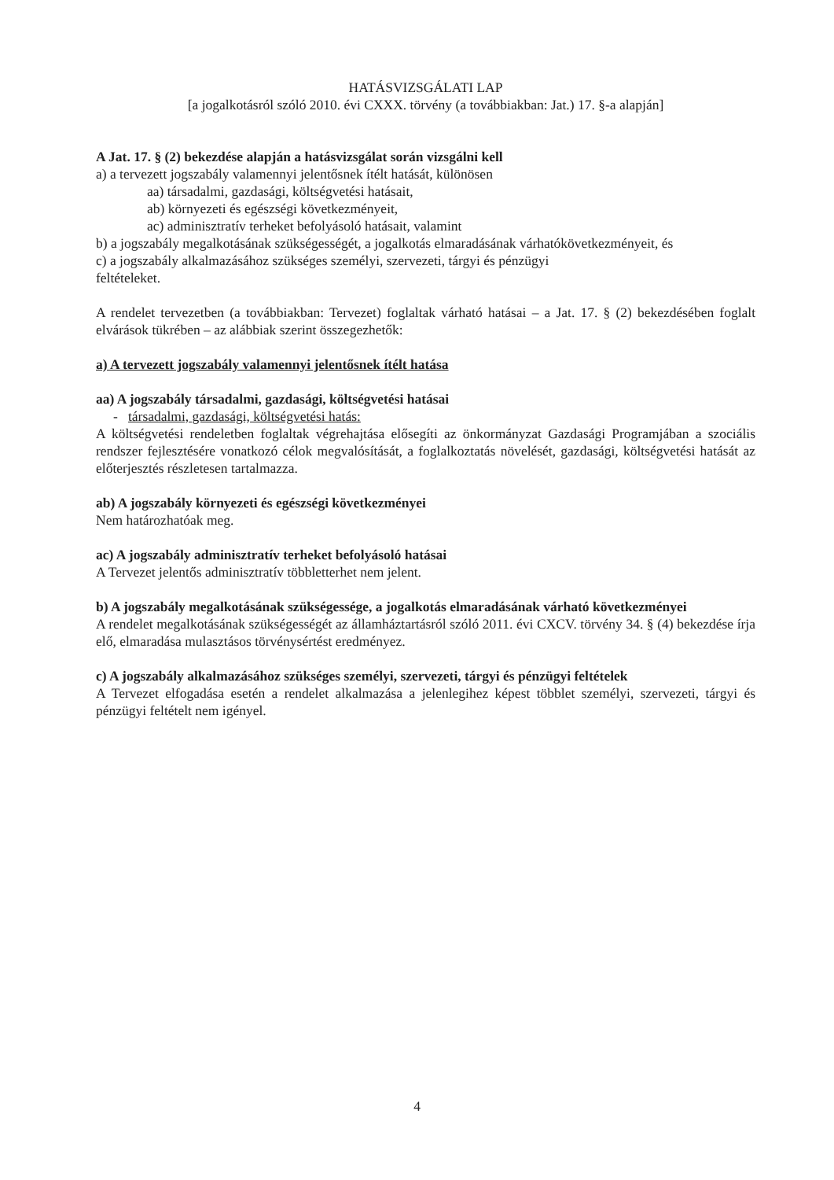HATÁSVIZSGÁLATI LAP
[a jogalkotásról szóló 2010. évi CXXX. törvény (a továbbiakban: Jat.) 17. §-a alapján]
A Jat. 17. § (2) bekezdése alapján a hatásvizsgálat során vizsgálni kell
a) a tervezett jogszabály valamennyi jelentősnek ítélt hatását, különösen
aa) társadalmi, gazdasági, költségvetési hatásait,
ab) környezeti és egészségi következményeit,
ac) adminisztratív terheket befolyásoló hatásait, valamint
b) a jogszabály megalkotásának szükségességét, a jogalkotás elmaradásának várhatókövetkezményeit, és
c) a jogszabály alkalmazásához szükséges személyi, szervezeti, tárgyi és pénzügyi
feltételeket.
A rendelet tervezetben (a továbbiakban: Tervezet) foglaltak várható hatásai – a Jat. 17. § (2) bekezdésében foglalt elvárások tükrében – az alábbiak szerint összegezhetők:
a) A tervezett jogszabály valamennyi jelentősnek ítélt hatása
aa) A jogszabály társadalmi, gazdasági, költségvetési hatásai
- társadalmi, gazdasági, költségvetési hatás:
A költségvetési rendeletben foglaltak végrehajtása elősegíti az önkormányzat Gazdasági Programjában a szociális rendszer fejlesztésére vonatkozó célok megvalósítását, a foglalkoztatás növelését, gazdasági, költségvetési hatását az előterjesztés részletesen tartalmazza.
ab) A jogszabály környezeti és egészségi következményei
Nem határozhatóak meg.
ac) A jogszabály adminisztratív terheket befolyásoló hatásai
A Tervezet jelentős adminisztratív többletterhet nem jelent.
b) A jogszabály megalkotásának szükségessége, a jogalkotás elmaradásának várható következményei
A rendelet megalkotásának szükségességét az államháztartásról szóló 2011. évi CXCV. törvény 34. § (4) bekezdése írja elő, elmaradása mulasztásos törvénysértést eredményez.
c) A jogszabály alkalmazásához szükséges személyi, szervezeti, tárgyi és pénzügyi feltételek
A Tervezet elfogadása esetén a rendelet alkalmazása a jelenlegihez képest többlet személyi, szervezeti, tárgyi és pénzügyi feltételt nem igényel.
4